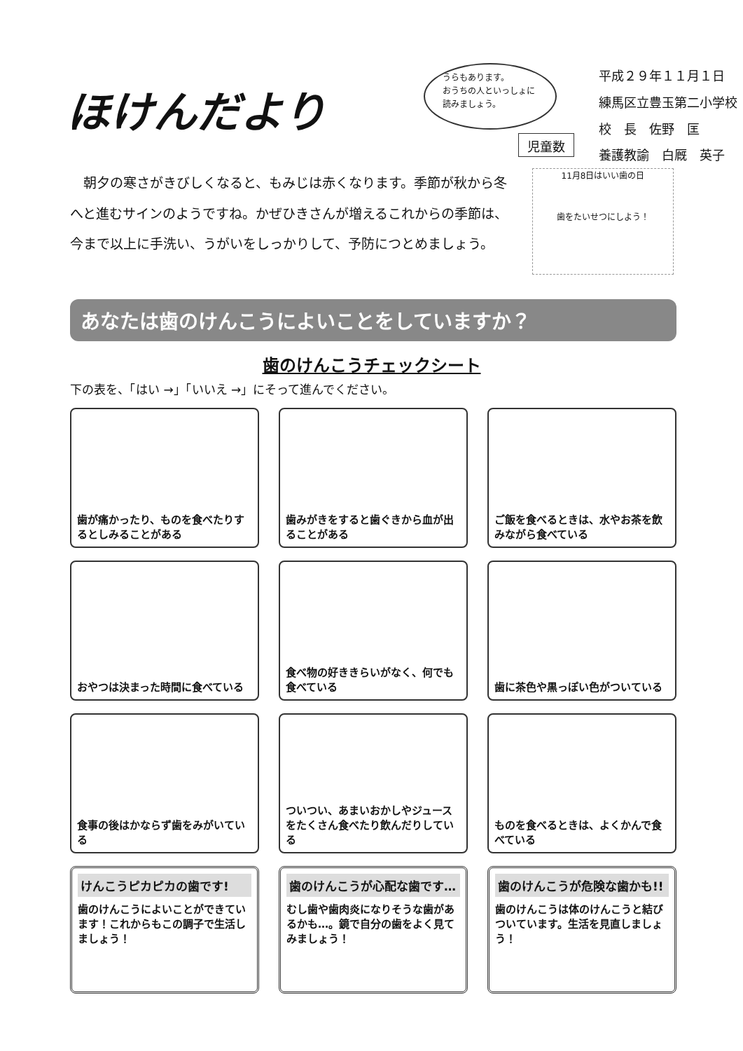ほけんだより
うらもあります。
おうちの人といっしょに読みましょう。
児童数
平成２９年１１月１日
練馬区立豊玉第二小学校
校　長　佐野　匡
養護教諭　白厩　英子
　朝夕の寒さがきびしくなると、もみじは赤くなります。季節が秋から冬へと進むサインのようですね。かぜひきさんが増えるこれからの季節は、今まで以上に手洗い、うがいをしっかりして、予防につとめましょう。
11月8日はいい歯の日
歯をたいせつにしよう！
あなたは歯のけんこうによいことをしていますか？
歯のけんこうチェックシート
下の表を、「はい →」「いいえ →」にそって進んでください。
歯が痛かったり、ものを食べたりするとしみることがある
歯みがきをすると歯ぐきから血が出ることがある
ご飯を食べるときは、水やお茶を飲みながら食べている
おやつは決まった時間に食べている
食べ物の好ききらいがなく、何でも食べている
歯に茶色や黒っぽい色がついている
食事の後はかならず歯をみがいている
ついつい、あまいおかしやジュースをたくさん食べたり飲んだりしている
ものを食べるときは、よくかんで食べている
けんこうピカピカの歯です!
歯のけんこうによいことができています！これからもこの調子で生活しましょう！
歯のけんこうが心配な歯です…
むし歯や歯肉炎になりそうな歯があるかも…。鏡で自分の歯をよく見てみましょう！
歯のけんこうが危険な歯かも!!
歯のけんこうは体のけんこうと結びついています。生活を見直しましょう！